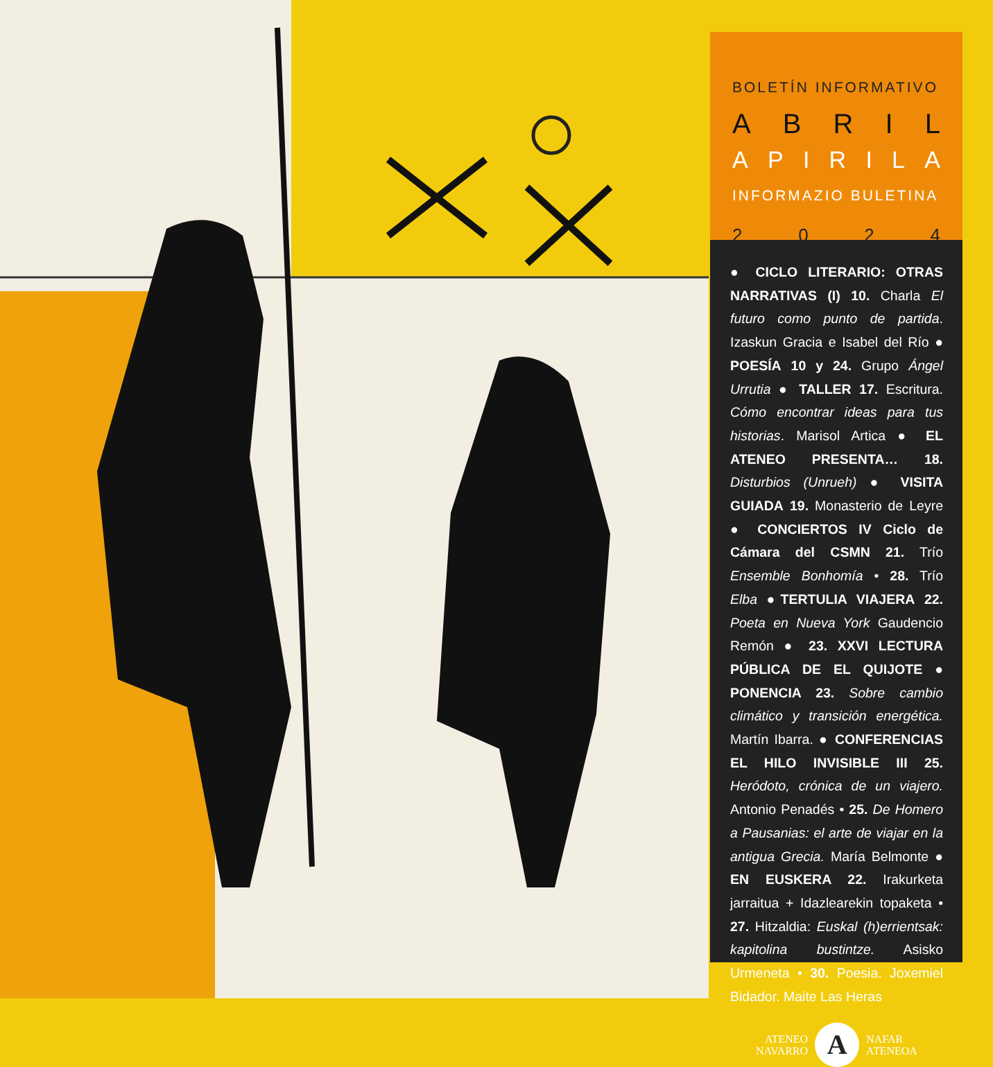BOLETÍN INFORMATIVO
ABRIL
APIRILA
INFORMAZIO BULETINA
2024
● CICLO LITERARIO: OTRAS NARRATIVAS (I) 10. Charla El futuro como punto de partida. Izaskun Gracia e Isabel del Río ● POESÍA 10 y 24. Grupo Ángel Urrutia ● TALLER 17. Escritura. Cómo encontrar ideas para tus historias. Marisol Artica ● EL ATENEO PRESENTA… 18. Disturbios (Unrueh) ● VISITA GUIADA 19. Monasterio de Leyre ● CONCIERTOS IV Ciclo de Cámara del CSMN 21. Trío Ensemble Bonhomía • 28. Trío Elba ●TERTULIA VIAJERA 22. Poeta en Nueva York Gaudencio Remón ● 23. XXVI LECTURA PÚBLICA DE EL QUIJOTE ● PONENCIA 23. Sobre cambio climático y transición energética. Martín Ibarra. ● CONFERENCIAS EL HILO INVISIBLE III 25. Heródoto, crónica de un viajero. Antonio Penadés • 25. De Homero a Pausanias: el arte de viajar en la antigua Grecia. María Belmonte ● EN EUSKERA 22. Irakurketa jarraitua + Idazlearekin topaketa • 27. Hitzaldia: Euskal (h)errientsak: kapitolina bustintze. Asisko Urmeneta • 30. Poesia. Joxemiel Bidador. Maite Las Heras
ATENEO
NAVARRO
A
NAFAR
ATENEOA